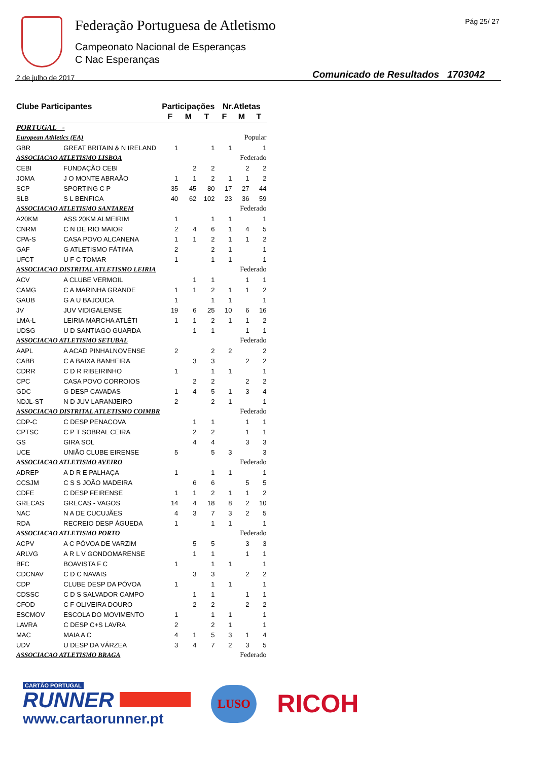Federação Portuguesa de Atletismo
Campeonato Nacional de Esperanças
C Nac Esperanças
Pág 25/ 27
2 de julho de 2017
Comunicado de Resultados 1703042
| Clube Participantes | | Participações | | | Nr.Atletas | | |
| --- | --- | --- | --- | --- | --- | --- | --- |
| | | F | M | T | F | M | T |
| PORTUGAL - | | | | | | | |
| European Athletics (EA) | | Popular | | | | | |
| GBR | GREAT BRITAIN & N IRELAND | 1 | | 1 | 1 | | 1 |
| ASSOCIACAO ATLETISMO LISBOA | | Federado | | | | | |
| CEBI | FUNDAÇÃO CEBI | | 2 | 2 | | 2 | 2 |
| JOMA | J O MONTE ABRAÃO | 1 | 1 | 2 | 1 | 1 | 2 |
| SCP | SPORTING C P | 35 | 45 | 80 | 17 | 27 | 44 |
| SLB | S L BENFICA | 40 | 62 | 102 | 23 | 36 | 59 |
| ASSOCIACAO ATLETISMO SANTAREM | | Federado | | | | | |
| A20KM | ASS 20KM ALMEIRIM | 1 | | 1 | 1 | | 1 |
| CNRM | C N DE RIO MAIOR | 2 | 4 | 6 | 1 | 4 | 5 |
| CPA-S | CASA POVO ALCANENA | 1 | 1 | 2 | 1 | 1 | 2 |
| GAF | G ATLETISMO FÁTIMA | 2 | | 2 | 1 | | 1 |
| UFCT | U F C TOMAR | 1 | | 1 | 1 | | 1 |
| ASSOCIACAO DISTRITAL ATLETISMO LEIRIA | | Federado | | | | | |
| ACV | A CLUBE VERMOIL | | 1 | 1 | | 1 | 1 |
| CAMG | C A MARINHA GRANDE | 1 | 1 | 2 | 1 | 1 | 2 |
| GAUB | G A U BAJOUCA | 1 | | 1 | 1 | | 1 |
| JV | JUV VIDIGALENSE | 19 | 6 | 25 | 10 | 6 | 16 |
| LMA-L | LEIRIA MARCHA ATLÉTI | 1 | 1 | 2 | 1 | 1 | 2 |
| UDSG | U D SANTIAGO GUARDA | | 1 | 1 | | 1 | 1 |
| ASSOCIACAO ATLETISMO SETUBAL | | Federado | | | | | |
| AAPL | A ACAD PINHALNOVENSE | 2 | | 2 | 2 | | 2 |
| CABB | C A BAIXA BANHEIRA | | 3 | 3 | | 2 | 2 |
| CDRR | C D R RIBEIRINHO | 1 | | 1 | 1 | | 1 |
| CPC | CASA POVO CORROIOS | | 2 | 2 | | 2 | 2 |
| GDC | G DESP CAVADAS | 1 | 4 | 5 | 1 | 3 | 4 |
| NDJL-ST | N D JUV LARANJEIRO | 2 | | 2 | 1 | | 1 |
| ASSOCIACAO DISTRITAL ATLETISMO COIMBR | | Federado | | | | | |
| CDP-C | C DESP PENACOVA | | 1 | 1 | | 1 | 1 |
| CPTSC | C P T SOBRAL CEIRA | | 2 | 2 | | 1 | 1 |
| GS | GIRA SOL | | 4 | 4 | | 3 | 3 |
| UCE | UNIÃO CLUBE EIRENSE | 5 | | 5 | 3 | | 3 |
| ASSOCIACAO ATLETISMO AVEIRO | | Federado | | | | | |
| ADREP | A D R E PALHAÇA | 1 | | 1 | 1 | | 1 |
| CCSJM | C S S JOÃO MADEIRA | | 6 | 6 | | 5 | 5 |
| CDFE | C DESP FEIRENSE | 1 | 1 | 2 | 1 | 1 | 2 |
| GRECAS | GRECAS - VAGOS | 14 | 4 | 18 | 8 | 2 | 10 |
| NAC | N A DE CUCUJÃES | 4 | 3 | 7 | 3 | 2 | 5 |
| RDA | RECREIO DESP ÁGUEDA | 1 | | 1 | 1 | | 1 |
| ASSOCIACAO ATLETISMO PORTO | | Federado | | | | | |
| ACPV | A C PÓVOA DE VARZIM | | 5 | 5 | | 3 | 3 |
| ARLVG | A R L V GONDOMARENSE | | 1 | 1 | | 1 | 1 |
| BFC | BOAVISTA F C | 1 | | 1 | 1 | | 1 |
| CDCNAV | C D C NAVAIS | | 3 | 3 | | 2 | 2 |
| CDP | CLUBE DESP DA PÓVOA | 1 | | 1 | 1 | | 1 |
| CDSSC | C D S SALVADOR CAMPO | | 1 | 1 | | 1 | 1 |
| CFOD | C F OLIVEIRA DOURO | | 2 | 2 | | 2 | 2 |
| ESCMOV | ESCOLA DO MOVIMENTO | 1 | | 1 | 1 | | 1 |
| LAVRA | C DESP C+S LAVRA | 2 | | 2 | 1 | | 1 |
| MAC | MAIA A C | 4 | 1 | 5 | 3 | 1 | 4 |
| UDV | U DESP DA VÁRZEA | 3 | 4 | 7 | 2 | 3 | 5 |
| ASSOCIACAO ATLETISMO BRAGA | | Federado | | | | | |
CARTÃO PORTUGAL
RUNNER
www.cartaorunner.pt
LUSO
RICOH